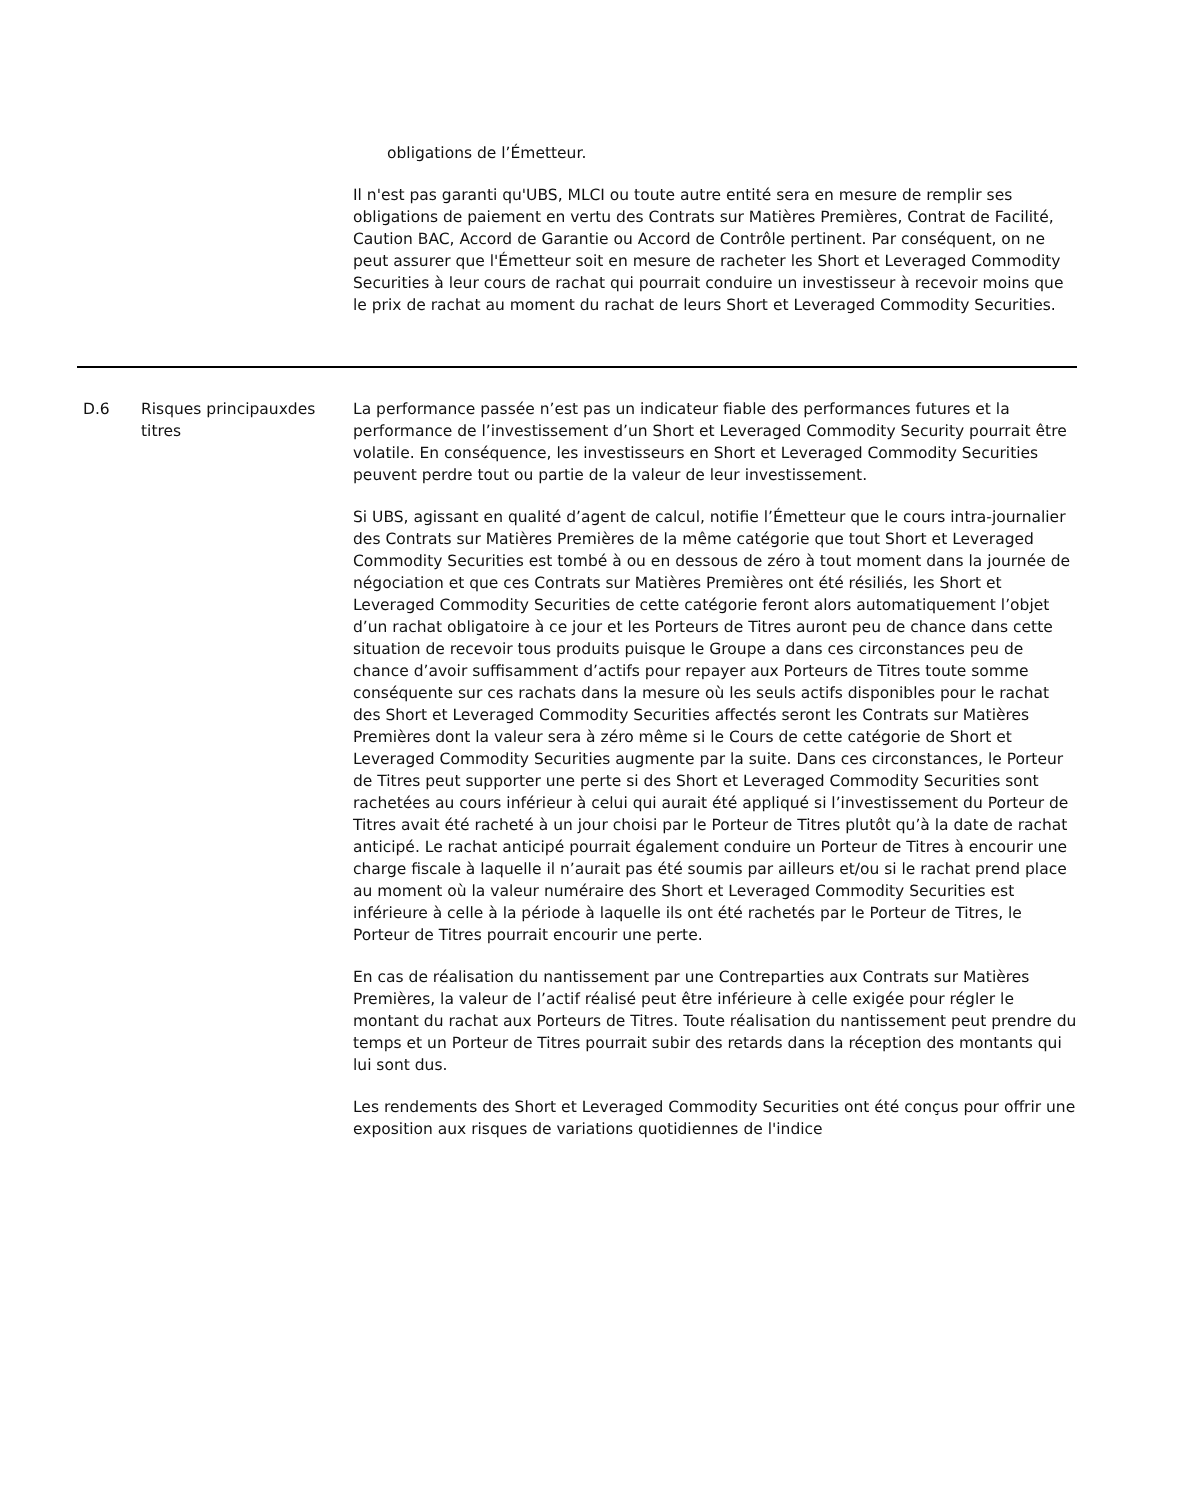| | | obligations de l’Émetteur. Il n'est pas garanti qu'UBS, MLCI ou toute autre entité sera en mesure de remplir ses obligations de paiement en vertu des Contrats sur Matières Premières, Contrat de Facilité, Caution BAC, Accord de Garantie ou Accord de Contrôle pertinent. Par conséquent, on ne peut assurer que l'Émetteur soit en mesure de racheter les Short et Leveraged Commodity Securities à leur cours de rachat qui pourrait conduire un investisseur à recevoir moins que le prix de rachat au moment du rachat de leurs Short et Leveraged Commodity Securities. |
| D.6 | Risques principauxdes titres | La performance passée n’est pas un indicateur fiable des performances futures et la performance de l’investissement d’un Short et Leveraged Commodity Security pourrait être volatile. En conséquence, les investisseurs en Short et Leveraged Commodity Securities peuvent perdre tout ou partie de la valeur de leur investissement. Si UBS, agissant en qualité d’agent de calcul, notifie l’Émetteur que le cours intra-journalier des Contrats sur Matières Premières de la même catégorie que tout Short et Leveraged Commodity Securities est tombé à ou en dessous de zéro à tout moment dans la journée de négociation et que ces Contrats sur Matières Premières ont été résiliés, les Short et Leveraged Commodity Securities de cette catégorie feront alors automatiquement l’objet d’un rachat obligatoire à ce jour et les Porteurs de Titres auront peu de chance dans cette situation de recevoir tous produits puisque le Groupe a dans ces circonstances peu de chance d’avoir suffisamment d’actifs pour repayer aux Porteurs de Titres toute somme conséquente sur ces rachats dans la mesure où les seuls actifs disponibles pour le rachat des Short et Leveraged Commodity Securities affectés seront les Contrats sur Matières Premières dont la valeur sera à zéro même si le Cours de cette catégorie de Short et Leveraged Commodity Securities augmente par la suite. Dans ces circonstances, le Porteur de Titres peut supporter une perte si des Short et Leveraged Commodity Securities sont rachetées au cours inférieur à celui qui aurait été appliqué si l’investissement du Porteur de Titres avait été racheté à un jour choisi par le Porteur de Titres plutôt qu’à la date de rachat anticipé. Le rachat anticipé pourrait également conduire un Porteur de Titres à encourir une charge fiscale à laquelle il n’aurait pas été soumis par ailleurs et/ou si le rachat prend place au moment où la valeur numéraire des Short et Leveraged Commodity Securities est inférieure à celle à la période à laquelle ils ont été rachetés par le Porteur de Titres, le Porteur de Titres pourrait encourir une perte. En cas de réalisation du nantissement par une Contreparties aux Contrats sur Matières Premières, la valeur de l’actif réalisé peut être inférieure à celle exigée pour régler le montant du rachat aux Porteurs de Titres. Toute réalisation du nantissement peut prendre du temps et un Porteur de Titres pourrait subir des retards dans la réception des montants qui lui sont dus. Les rendements des Short et Leveraged Commodity Securities ont été conçus pour offrir une exposition aux risques de variations quotidiennes de l'indice |